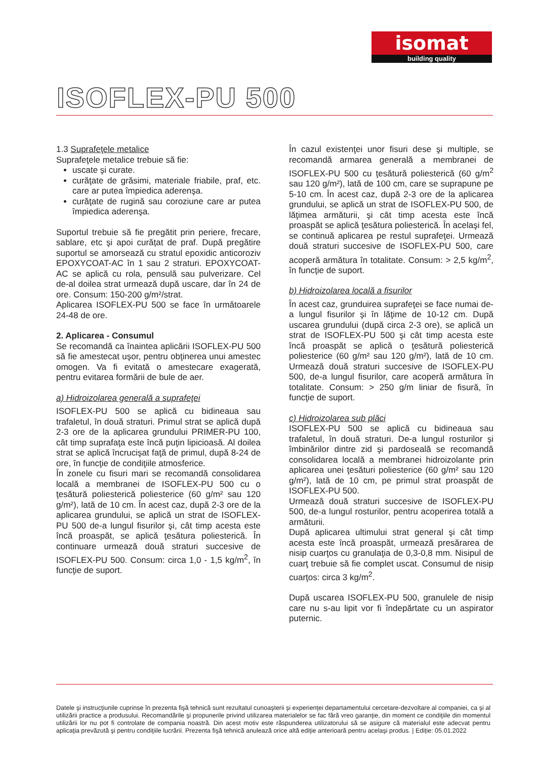isomat
building quality
ISOFLEX-PU 500
1.3 Suprafeţele metalice
Suprafeţele metalice trebuie să fie:
uscate şi curate.
curăţate de grăsimi, materiale friabile, praf, etc. care ar putea împiedica aderenşa.
curăţate de rugină sau coroziune care ar putea împiedica aderenşa.
Suportul trebuie să fie pregătit prin periere, frecare, sablare, etc şi apoi curățat de praf. După pregătire suportul se amorsează cu stratul epoxidic anticoroziv EPOXYCOAT-AC în 1 sau 2 straturi. EPOXYCOAT-AC se aplică cu rola, pensulă sau pulverizare. Cel de-al doilea strat urmează după uscare, dar în 24 de ore. Consum: 150-200 g/m²/strat.
Aplicarea ISOFLEX-PU 500 se face în următoarele 24-48 de ore.
2. Aplicarea - Consumul
Se recomandă ca înaintea aplicării ISOFLEX-PU 500 să fie amestecat uşor, pentru obţinerea unui amestec omogen. Va fi evitată o amestecare exagerată, pentru evitarea formării de bule de aer.
a) Hidroizolarea generală a suprafeţei
ISOFLEX-PU 500 se aplică cu bidineaua sau trafaletul, în două straturi. Primul strat se aplică după 2-3 ore de la aplicarea grundului PRIMER-PU 100, cât timp suprafaţa este încă puţin lipicioasă. Al doilea strat se aplică încrucişat faţă de primul, după 8-24 de ore, în funcţie de condiţiile atmosferice.
În zonele cu fisuri mari se recomandă consolidarea locală a membranei de ISOFLEX-PU 500 cu o ţesătură poliesterică poliesterice (60 g/m² sau 120 g/m²), lată de 10 cm. În acest caz, după 2-3 ore de la aplicarea grundului, se aplică un strat de ISOFLEX-PU 500 de-a lungul fisurilor şi, cât timp acesta este încă proaspăt, se aplică ţesătura poliesterică. În continuare urmează două straturi succesive de ISOFLEX-PU 500. Consum: circa 1,0 - 1,5 kg/m<sup>2</sup>, în funcţie de suport.
În cazul existenţei unor fisuri dese şi multiple, se recomandă armarea generală a membranei de ISOFLEX-PU 500 cu ţesătură poliesterică (60 g/m<sup>2</sup> sau 120 g/m²), lată de 100 cm, care se suprapune pe 5-10 cm. În acest caz, după 2-3 ore de la aplicarea grundului, se aplică un strat de ISOFLEX-PU 500, de lăţimea armăturii, şi cât timp acesta este încă proaspăt se aplică ţesătura poliesterică. În acelaşi fel, se continuă aplicarea pe restul suprafeţei. Urmează două straturi succesive de ISOFLEX-PU 500, care acoperă armătura în totalitate. Consum: > 2,5 kg/m<sup>2</sup>, în funcţie de suport.
b) Hidroizolarea locală a fisurilor
În acest caz, grunduirea suprafeţei se face numai de-a lungul fisurilor şi în lăţime de 10-12 cm. După uscarea grundului (după circa 2-3 ore), se aplică un strat de ISOFLEX-PU 500 şi cât timp acesta este încă proaspăt se aplică o ţesătură poliesterică poliesterice (60 g/m² sau 120 g/m²), lată de 10 cm. Urmează două straturi succesive de ISOFLEX-PU 500, de-a lungul fisurilor, care acoperă armătura în totalitate. Consum: > 250 g/m liniar de fisură, în funcţie de suport.
c) Hidroizolarea sub plăci
ISOFLEX-PU 500 se aplică cu bidineaua sau trafaletul, în două straturi. De-a lungul rosturilor şi îmbinărilor dintre zid şi pardoseală se recomandă consolidarea locală a membranei hidroizolante prin aplicarea unei ţesături poliesterice (60 g/m² sau 120 g/m²), lată de 10 cm, pe primul strat proaspăt de ISOFLEX-PU 500.
Urmează două straturi succesive de ISOFLEX-PU 500, de-a lungul rosturilor, pentru acoperirea totală a armăturii.
După aplicarea ultimului strat general şi cât timp acesta este încă proaspăt, urmează presărarea de nisip cuarţos cu granulaţia de 0,3-0,8 mm. Nisipul de cuarţ trebuie să fie complet uscat. Consumul de nisip cuarţos: circa 3 kg/m<sup>2</sup>.
După uscarea ISOFLEX-PU 500, granulele de nisip care nu s-au lipit vor fi îndepărtate cu un aspirator puternic.
Datele şi instrucţiunile cuprinse în prezenta fişă tehnică sunt rezultatul cunoaşterii şi experienţei departamentului cercetare-dezvoltare al companiei, ca şi al utilizării practice a produsului. Recomandările şi propunerile privind utilizarea materialelor se fac fără vreo garanţie, din moment ce condiţiile din momentul utilizării lor nu pot fi controlate de compania noastră. Din acest motiv este răspunderea utilizatorului să se asigure că materialul este adecvat pentru aplicaţia prevăzută şi pentru condiţiile lucrării. Prezenta fişă tehnică anulează orice altă ediţie anterioară pentru acelaşi produs. | Ediție: 05.01.2022